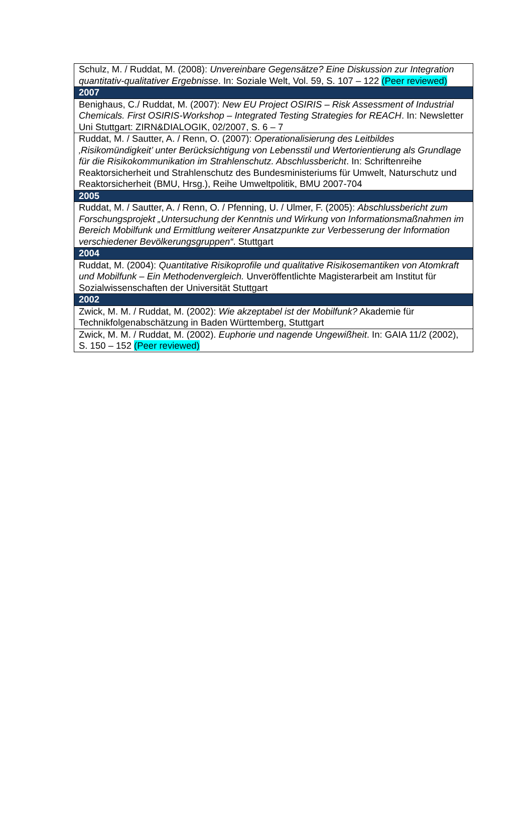| Schulz, M. / Ruddat, M. (2008): Unvereinbare Gegensätze? Eine Diskussion zur Integration quantitativ-qualitativer Ergebnisse . In: Soziale Welt, Vol. 59, S. 107 – 122 (Peer reviewed) |
| 2007 |
| Benighaus, C./ Ruddat, M. (2007): New EU Project OSIRIS – Risk Assessment of Industrial Chemicals. First OSIRIS-Workshop – Integrated Testing Strategies for REACH . In: Newsletter Uni Stuttgart: ZIRN&DIALOGIK, 02/2007, S. 6 – 7 |
| Ruddat, M. / Sautter, A. / Renn, O. (2007): Operationalisierung des Leitbildes ‚Risikomündigkeit’ unter Berücksichtigung von Lebensstil und Wertorientierung als Grundlage für die Risikokommunikation im Strahlenschutz. Abschlussbericht . In: Schriftenreihe Reaktorsicherheit und Strahlenschutz des Bundesministeriums für Umwelt, Naturschutz und Reaktorsicherheit (BMU, Hrsg.), Reihe Umweltpolitik, BMU 2007-704 |
| 2005 |
| Ruddat, M. / Sautter, A. / Renn, O. / Pfenning, U. / Ulmer, F. (2005): Abschlussbericht zum Forschungsprojekt „Untersuchung der Kenntnis und Wirkung von Informationsmaßnahmen im Bereich Mobilfunk und Ermittlung weiterer Ansatzpunkte zur Verbesserung der Information verschiedener Bevölkerungsgruppen“ . Stuttgart |
| 2004 |
| Ruddat, M. (2004): Quantitative Risikoprofile und qualitative Risikosemantiken von Atomkraft und Mobilfunk – Ein Methodenvergleich. Unveröffentlichte Magisterarbeit am Institut für Sozialwissenschaften der Universität Stuttgart |
| 2002 |
| Zwick, M. M. / Ruddat, M. (2002): Wie akzeptabel ist der Mobilfunk? Akademie für Technikfolgenabschätzung in Baden Württemberg, Stuttgart |
| Zwick, M. M. / Ruddat, M. (2002). Euphorie und nagende Ungewißheit . In: GAIA 11/2 (2002), S. 150 – 152 (Peer reviewed) |